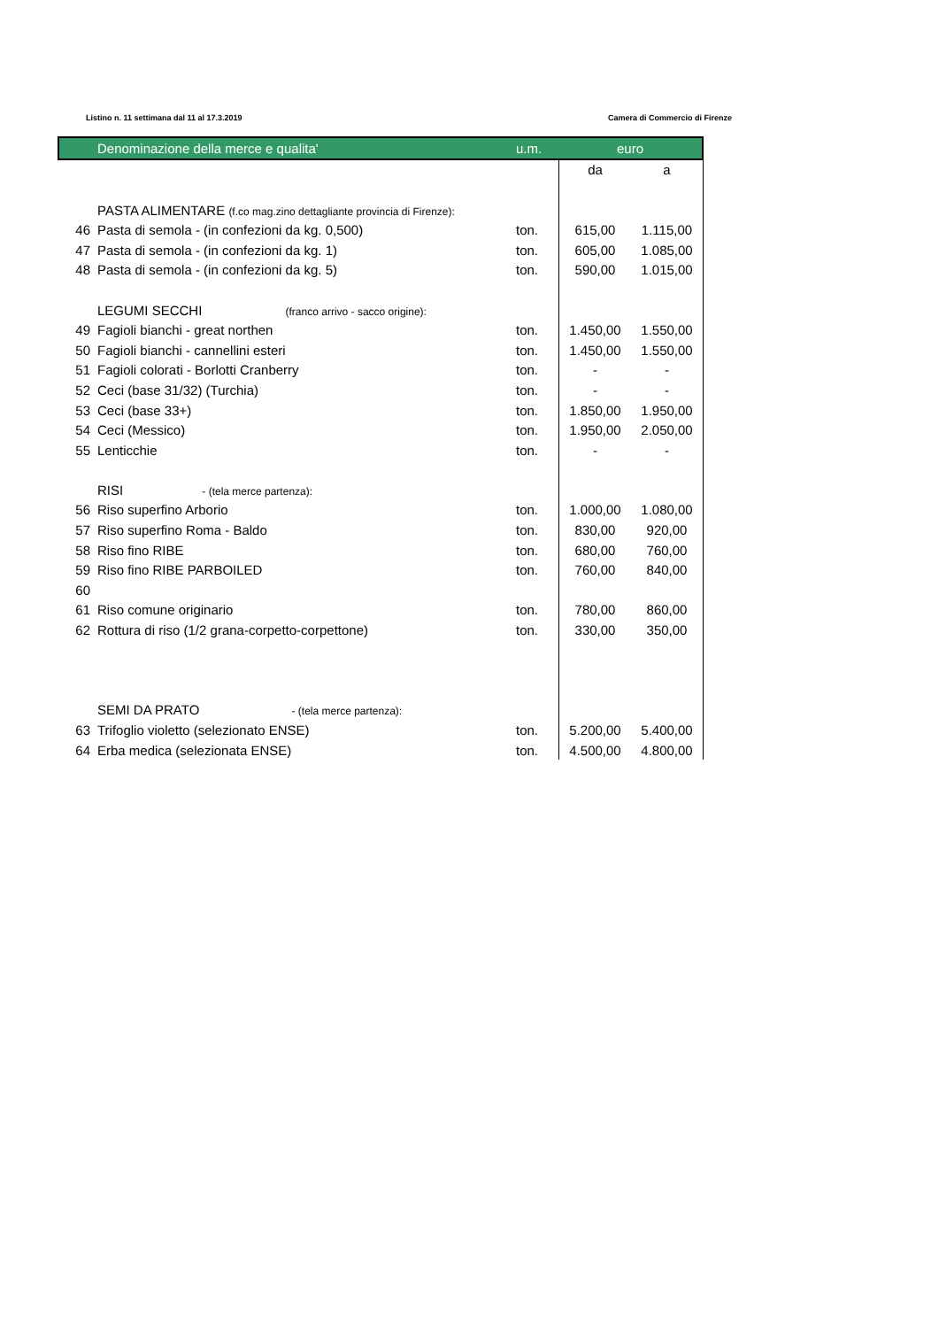Listino n. 11 settimana dal 11 al 17.3.2019 Camera di Commercio di Firenze
| | Denominazione della merce e qualita' | u.m. | euro | |
| --- | --- | --- | --- | --- |
| | | | da | a |
| | PASTA ALIMENTARE (f.co mag.zino dettagliante provincia di Firenze): | | | |
| 46 | Pasta di semola - (in confezioni da kg. 0,500) | ton. | 615,00 | 1.115,00 |
| 47 | Pasta di semola - (in confezioni da kg. 1) | ton. | 605,00 | 1.085,00 |
| 48 | Pasta di semola - (in confezioni da kg. 5) | ton. | 590,00 | 1.015,00 |
| | LEGUMI SECCHI (franco arrivo - sacco origine): | | | |
| 49 | Fagioli bianchi - great northen | ton. | 1.450,00 | 1.550,00 |
| 50 | Fagioli bianchi - cannellini esteri | ton. | 1.450,00 | 1.550,00 |
| 51 | Fagioli colorati - Borlotti Cranberry | ton. | - | - |
| 52 | Ceci (base 31/32) (Turchia) | ton. | - | - |
| 53 | Ceci (base 33+) | ton. | 1.850,00 | 1.950,00 |
| 54 | Ceci (Messico) | ton. | 1.950,00 | 2.050,00 |
| 55 | Lenticchie | ton. | - | - |
| | RISI - (tela merce partenza): | | | |
| 56 | Riso superfino Arborio | ton. | 1.000,00 | 1.080,00 |
| 57 | Riso superfino Roma - Baldo | ton. | 830,00 | 920,00 |
| 58 | Riso fino RIBE | ton. | 680,00 | 760,00 |
| 59 | Riso fino RIBE PARBOILED | ton. | 760,00 | 840,00 |
| 60 | | | | |
| 61 | Riso comune originario | ton. | 780,00 | 860,00 |
| 62 | Rottura di riso (1/2 grana-corpetto-corpettone) | ton. | 330,00 | 350,00 |
| | SEMI DA PRATO - (tela merce partenza): | | | |
| 63 | Trifoglio violetto (selezionato ENSE) | ton. | 5.200,00 | 5.400,00 |
| 64 | Erba medica (selezionata ENSE) | ton. | 4.500,00 | 4.800,00 |